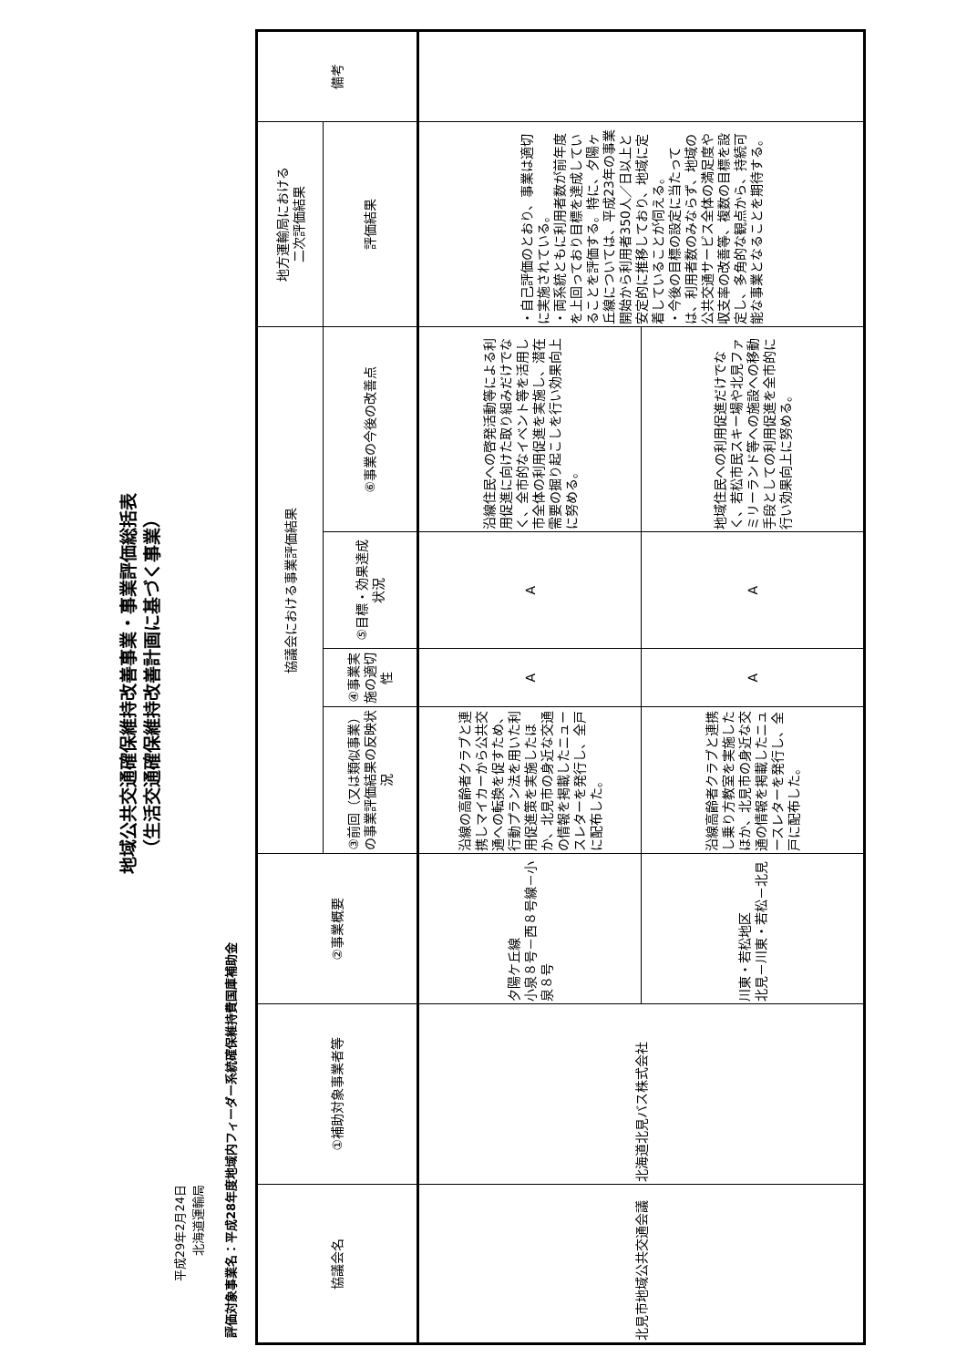地域公共交通確保維持改善事業・事業評価総括表
（生活交通確保維持改善計画に基づく事業）
平成29年2月24日
北海道運輸局
評価対象事業名：平成28年度地域内フィーダー系統確保維持費国庫補助金
| 協議会名 | ①補助対象事業者等 | ②事業概要 | 協議会における事業評価結果 | | | | 地方運輸局における 二次評価結果 | 備考 |
| --- | --- | --- | --- | --- | --- | --- | --- | --- |
| | | | ③前回（又は類似事業）の事業評価結果の反映状況 | ④事業実施の適切性 | ⑤目標・効果達成状況 | ⑥事業の今後の改善点 | 評価結果 | |
| 北見市地域公共交通会議 | 北海道北見バス株式会社 | 夕陽ケ丘線 小泉８号－西８号線－小泉８号 | 沿線の高齢者クラブと連携しマイカーから公共交通への転換を促すため、行動プラン法を用いた利用促進策を実施したほか、北見市の身近な交通の情報を掲載したニュースレターを発行し、全戸に配布した。 | A | A | 沿線住民への啓発活動等による利用促進に向けた取り組みだけでなく、全市的なイベント等を活用し市全体の利用促進を実施し、潜在需要の掘り起こしを行い効果向上に努める。 | ・自己評価のとおり、事業は適切に実施されている。 ・両系統ともに利用者数が前年度を上回っており目標を達成していることを評価する。特に、夕陽ヶ丘線については、平成23年の事業開始から利用者350人／日以上と安定的に推移しており、地域に定着していることが伺える。 ・今後の目標の設定に当たっては、利用者数のみならず、地域の公共交通サービス全体の満足度や収支率の改善等、複数の目標を設定し、多角的な観点から、持続可能な事業となることを期待する。 | |
| | | 川東・若松地区 北見－川東・若松－北見 | 沿線高齢者クラブと連携し乗り方教室を実施したほか、北見市の身近な交通の情報を掲載したニュースレターを発行し、全戸に配布した。 | A | A | 地域住民への利用促進だけでなく、若松市民スキー場や北見ファミリーランド等への施設への移動手段としての利用促進を全市的に行い効果向上に努める。 | | |